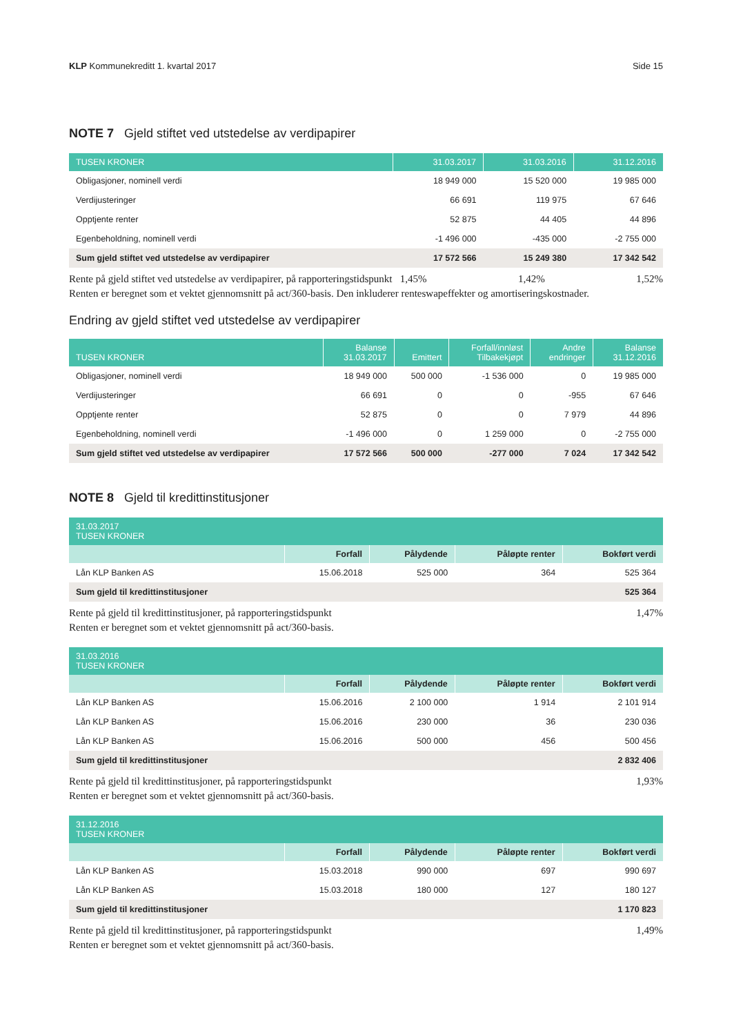KLP Kommunekreditt 1. kvartal 2017 Side 15
NOTE 7 Gjeld stiftet ved utstedelse av verdipapirer
| TUSEN KRONER | 31.03.2017 | 31.03.2016 | 31.12.2016 |
| --- | --- | --- | --- |
| Obligasjoner, nominell verdi | 18 949 000 | 15 520 000 | 19 985 000 |
| Verdijusteringer | 66 691 | 119 975 | 67 646 |
| Opptjente renter | 52 875 | 44 405 | 44 896 |
| Egenbeholdning, nominell verdi | -1 496 000 | -435 000 | -2 755 000 |
| Sum gjeld stiftet ved utstedelse av verdipapirer | 17 572 566 | 15 249 380 | 17 342 542 |
Rente på gjeld stiftet ved utstedelse av verdipapirer, på rapporteringstidspunkt 1,45% 1,42% 1,52%
Renten er beregnet som et vektet gjennomsnitt på act/360-basis. Den inkluderer renteswapeffekter og amortiseringskostnader.
Endring av gjeld stiftet ved utstedelse av verdipapirer
| TUSEN KRONER | Balanse 31.03.2017 | Emittert | Forfall/innløst Tilbakekjøpt | Andre endringer | Balanse 31.12.2016 |
| --- | --- | --- | --- | --- | --- |
| Obligasjoner, nominell verdi | 18 949 000 | 500 000 | -1 536 000 | 0 | 19 985 000 |
| Verdijusteringer | 66 691 | 0 | 0 | -955 | 67 646 |
| Opptjente renter | 52 875 | 0 | 0 | 7 979 | 44 896 |
| Egenbeholdning, nominell verdi | -1 496 000 | 0 | 1 259 000 | 0 | -2 755 000 |
| Sum gjeld stiftet ved utstedelse av verdipapirer | 17 572 566 | 500 000 | -277 000 | 7 024 | 17 342 542 |
NOTE 8 Gjeld til kredittinstitusjoner
| 31.03.2017 TUSEN KRONER | | | | |
| --- | --- | --- | --- | --- |
| | Forfall | Pålydende | Påløpte renter | Bokført verdi |
| Lån KLP Banken AS | 15.06.2018 | 525 000 | 364 | 525 364 |
| Sum gjeld til kredittinstitusjoner | | | | 525 364 |
Rente på gjeld til kredittinstitusjoner, på rapporteringstidspunkt 1,47%
Renten er beregnet som et vektet gjennomsnitt på act/360-basis.
| 31.03.2016 TUSEN KRONER | | | | |
| --- | --- | --- | --- | --- |
| | Forfall | Pålydende | Påløpte renter | Bokført verdi |
| Lån KLP Banken AS | 15.06.2016 | 2 100 000 | 1 914 | 2 101 914 |
| Lån KLP Banken AS | 15.06.2016 | 230 000 | 36 | 230 036 |
| Lån KLP Banken AS | 15.06.2016 | 500 000 | 456 | 500 456 |
| Sum gjeld til kredittinstitusjoner | | | | 2 832 406 |
Rente på gjeld til kredittinstitusjoner, på rapporteringstidspunkt 1,93%
Renten er beregnet som et vektet gjennomsnitt på act/360-basis.
| 31.12.2016 TUSEN KRONER | | | | |
| --- | --- | --- | --- | --- |
| | Forfall | Pålydende | Påløpte renter | Bokført verdi |
| Lån KLP Banken AS | 15.03.2018 | 990 000 | 697 | 990 697 |
| Lån KLP Banken AS | 15.03.2018 | 180 000 | 127 | 180 127 |
| Sum gjeld til kredittinstitusjoner | | | | 1 170 823 |
Rente på gjeld til kredittinstitusjoner, på rapporteringstidspunkt 1,49%
Renten er beregnet som et vektet gjennomsnitt på act/360-basis.